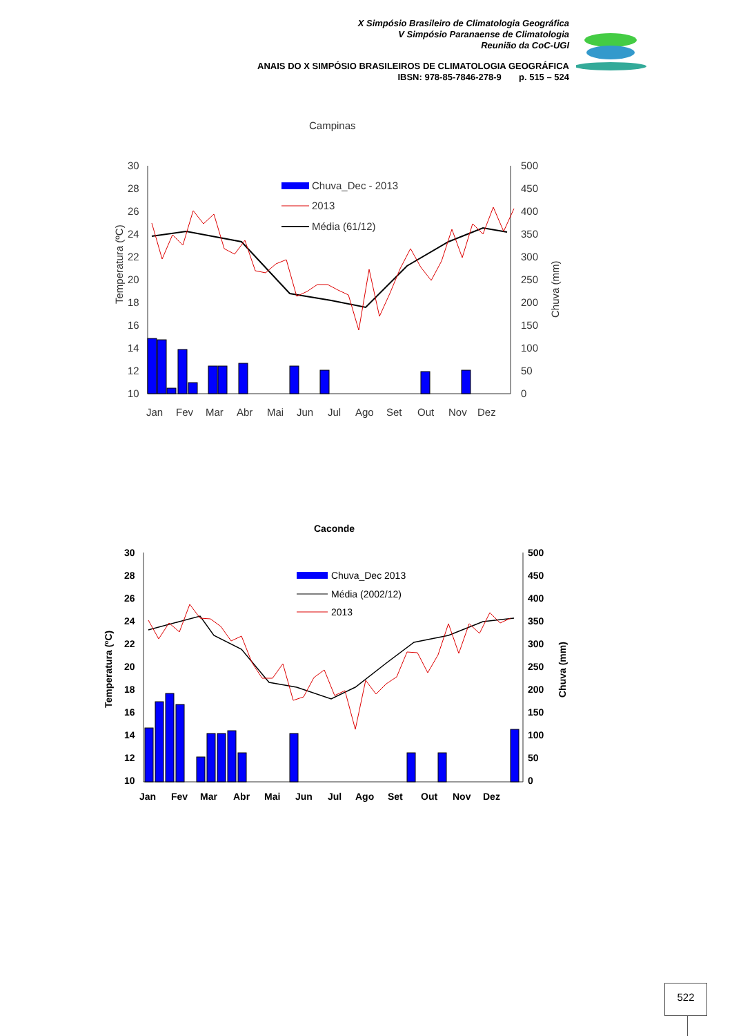X Simpósio Brasileiro de Climatologia Geográfica
V Simpósio Paranaense de Climatologia
Reunião da CoC-UGI
ANAIS DO X SIMPÓSIO BRASILEIROS DE CLIMATOLOGIA GEOGRÁFICA
IBSN: 978-85-7846-278-9 p. 515 – 524
Campinas
30
28
26
24
22
20
18
16
14
12
10
500
450
400
350
300
250
200
150
100
50
0
Temperatura (ºC)
Chuva (mm)
Chuva_Dec - 2013
2013
Média (61/12)
Jan
Fev
Mar
Abr
Mai
Jun
Jul
Ago
Set
Out
Nov
Dez
Caconde
30
28
26
24
22
20
18
16
14
12
10
500
450
400
350
300
250
200
150
100
50
0
Temperatura (ºC)
Chuva (mm)
Chuva_Dec 2013
Média (2002/12)
2013
Jan
Fev
Mar
Abr
Mai
Jun
Jul
Ago
Set
Out
Nov
Dez
522